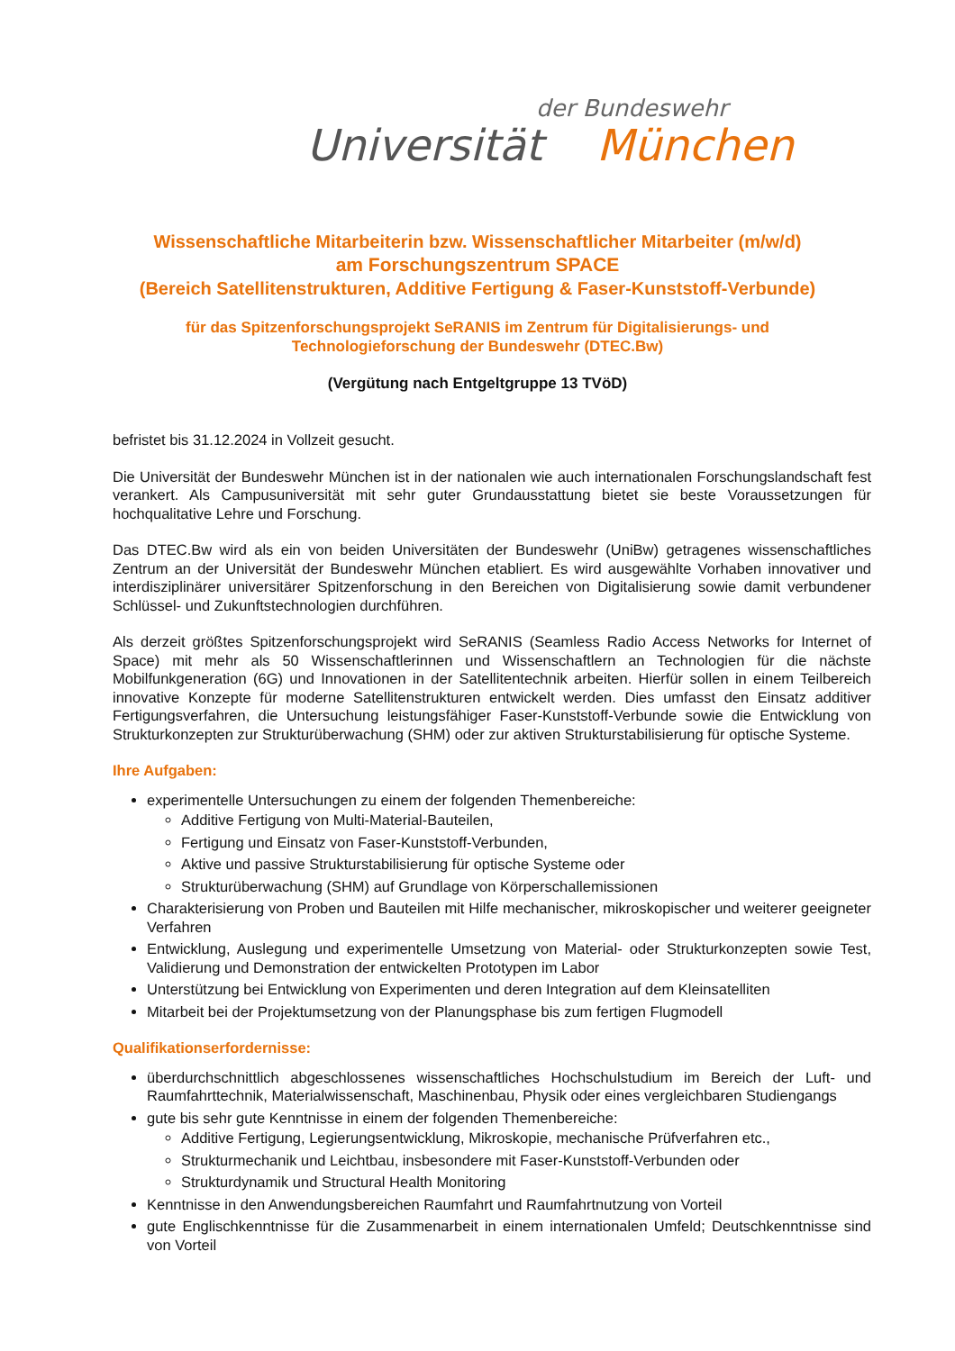der Bundeswehr
Universität München
Wissenschaftliche Mitarbeiterin bzw. Wissenschaftlicher Mitarbeiter (m/w/d)
am Forschungszentrum SPACE
(Bereich Satellitenstrukturen, Additive Fertigung & Faser-Kunststoff-Verbunde)
für das Spitzenforschungsprojekt SeRANIS im Zentrum für Digitalisierungs- und
Technologieforschung der Bundeswehr (DTEC.Bw)
(Vergütung nach Entgeltgruppe 13 TVöD)
befristet bis 31.12.2024 in Vollzeit gesucht.
Die Universität der Bundeswehr München ist in der nationalen wie auch internationalen Forschungslandschaft fest verankert. Als Campusuniversität mit sehr guter Grundausstattung bietet sie beste Voraussetzungen für hochqualitative Lehre und Forschung.
Das DTEC.Bw wird als ein von beiden Universitäten der Bundeswehr (UniBw) getragenes wissenschaftliches Zentrum an der Universität der Bundeswehr München etabliert. Es wird ausgewählte Vorhaben innovativer und interdisziplinärer universitärer Spitzenforschung in den Bereichen von Digitalisierung sowie damit verbundener Schlüssel- und Zukunftstechnologien durchführen.
Als derzeit größtes Spitzenforschungsprojekt wird SeRANIS (Seamless Radio Access Networks for Internet of Space) mit mehr als 50 Wissenschaftlerinnen und Wissenschaftlern an Technologien für die nächste Mobilfunkgeneration (6G) und Innovationen in der Satellitentechnik arbeiten. Hierfür sollen in einem Teilbereich innovative Konzepte für moderne Satellitenstrukturen entwickelt werden. Dies umfasst den Einsatz additiver Fertigungsverfahren, die Untersuchung leistungsfähiger Faser-Kunststoff-Verbunde sowie die Entwicklung von Strukturkonzepten zur Strukturüberwachung (SHM) oder zur aktiven Strukturstabilisierung für optische Systeme.
Ihre Aufgaben:
experimentelle Untersuchungen zu einem der folgenden Themenbereiche:
Additive Fertigung von Multi-Material-Bauteilen,
Fertigung und Einsatz von Faser-Kunststoff-Verbunden,
Aktive und passive Strukturstabilisierung für optische Systeme oder
Strukturüberwachung (SHM) auf Grundlage von Körperschallemissionen
Charakterisierung von Proben und Bauteilen mit Hilfe mechanischer, mikroskopischer und weiterer geeigneter Verfahren
Entwicklung, Auslegung und experimentelle Umsetzung von Material- oder Strukturkonzepten sowie Test, Validierung und Demonstration der entwickelten Prototypen im Labor
Unterstützung bei Entwicklung von Experimenten und deren Integration auf dem Kleinsatelliten
Mitarbeit bei der Projektumsetzung von der Planungsphase bis zum fertigen Flugmodell
Qualifikationserfordernisse:
überdurchschnittlich abgeschlossenes wissenschaftliches Hochschulstudium im Bereich der Luft- und Raumfahrttechnik, Materialwissenschaft, Maschinenbau, Physik oder eines vergleichbaren Studiengangs
gute bis sehr gute Kenntnisse in einem der folgenden Themenbereiche:
Additive Fertigung, Legierungsentwicklung, Mikroskopie, mechanische Prüfverfahren etc.,
Strukturmechanik und Leichtbau, insbesondere mit Faser-Kunststoff-Verbunden oder
Strukturdynamik und Structural Health Monitoring
Kenntnisse in den Anwendungsbereichen Raumfahrt und Raumfahrtnutzung von Vorteil
gute Englischkenntnisse für die Zusammenarbeit in einem internationalen Umfeld; Deutschkenntnisse sind von Vorteil